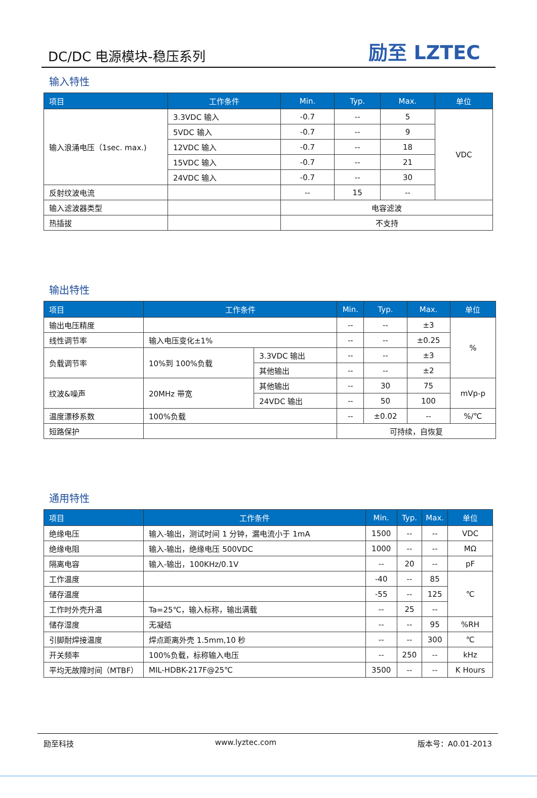DC/DC 电源模块-稳压系列
励至 LZTEC
输入特性
| 项目 | 工作条件 | Min. | Typ. | Max. | 单位 |
| --- | --- | --- | --- | --- | --- |
| 输入浪涌电压（1sec. max.) | 3.3VDC 输入 | -0.7 | -- | 5 | VDC |
| | 5VDC 输入 | -0.7 | -- | 9 | |
| | 12VDC 输入 | -0.7 | -- | 18 | |
| | 15VDC 输入 | -0.7 | -- | 21 | |
| | 24VDC 输入 | -0.7 | -- | 30 | |
| 反射纹波电流 | | -- | 15 | -- | |
| 输入滤波器类型 | | 电容滤波 | | | |
| 热插拔 | | 不支持 | | | |
输出特性
| 项目 | 工作条件 | | Min. | Typ. | Max. | 单位 |
| --- | --- | --- | --- | --- | --- | --- |
| 输出电压精度 | | | -- | -- | ±3 | % |
| 线性调节率 | 输入电压变化±1% | | -- | -- | ±0.25 | |
| 负载调节率 | 10%到 100%负载 | 3.3VDC 输出 | -- | -- | ±3 | |
| | | 其他输出 | -- | -- | ±2 | |
| 纹波&噪声 | 20MHz 带宽 | 其他输出 | -- | 30 | 75 | mVp-p |
| | | 24VDC 输出 | -- | 50 | 100 | |
| 温度漂移系数 | 100%负载 | | -- | ±0.02 | -- | %/℃ |
| 短路保护 | | | 可持续，自恢复 | | | |
通用特性
| 项目 | 工作条件 | Min. | Typ. | Max. | 单位 |
| --- | --- | --- | --- | --- | --- |
| 绝缘电压 | 输入-输出，测试时间 1 分钟，漏电流小于 1mA | 1500 | -- | -- | VDC |
| 绝缘电阻 | 输入-输出，绝缘电压 500VDC | 1000 | -- | -- | MΩ |
| 隔离电容 | 输入-输出，100KHz/0.1V | -- | 20 | -- | pF |
| 工作温度 | | -40 | -- | 85 | ℃ |
| 储存温度 | | -55 | -- | 125 | |
| 工作时外壳升温 | Ta=25℃，输入标称，输出满载 | -- | 25 | -- | |
| 储存湿度 | 无凝结 | -- | -- | 95 | %RH |
| 引脚耐焊接温度 | 焊点距离外壳 1.5mm,10 秒 | -- | -- | 300 | ℃ |
| 开关频率 | 100%负载，标称输入电压 | -- | 250 | -- | kHz |
| 平均无故障时间（MTBF） | MIL-HDBK-217F@25℃ | 3500 | -- | -- | K Hours |
励至科技 www.lyztec.com 版本号：A0.01-2013